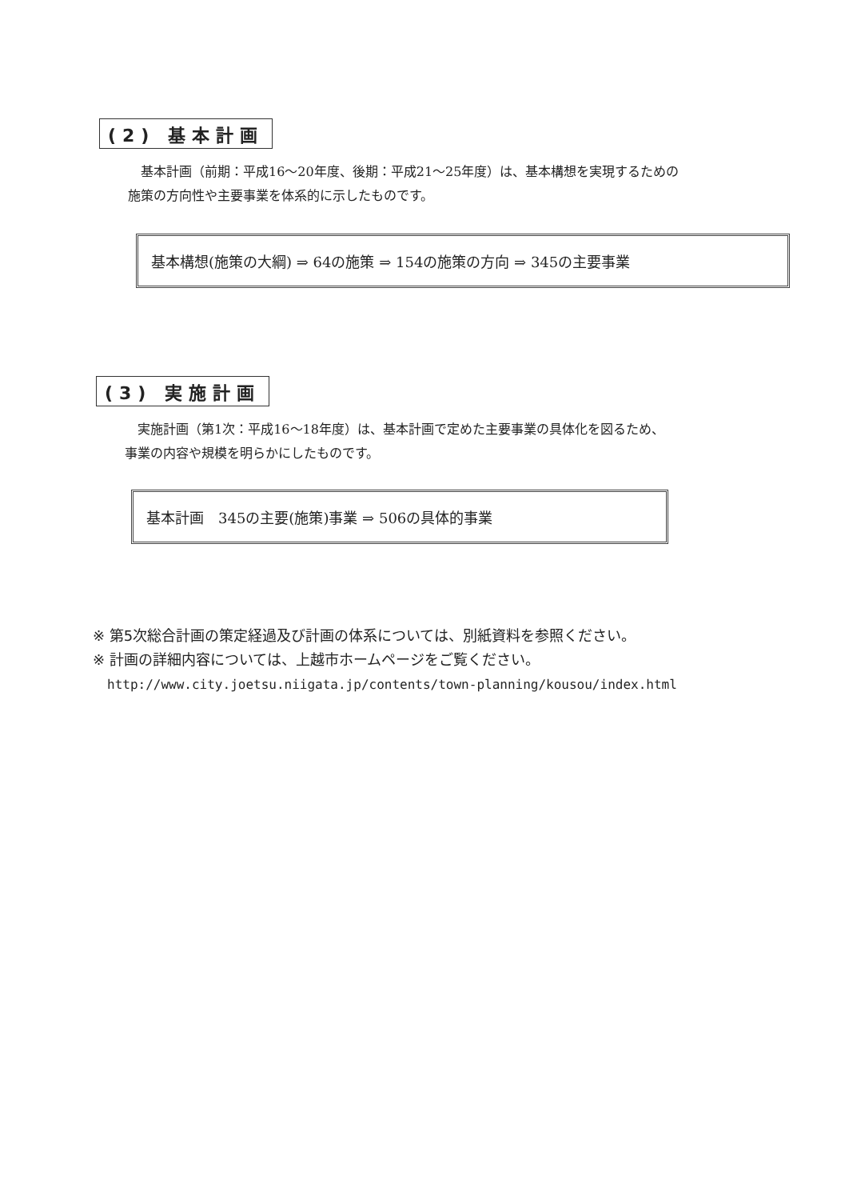(2) 基本計画
　基本計画（前期：平成16～20年度、後期：平成21～25年度）は、基本構想を実現するための
施策の方向性や主要事業を体系的に示したものです。
基本構想(施策の大綱) ⇒ 64の施策 ⇒ 154の施策の方向 ⇒ 345の主要事業
(3) 実施計画
　実施計画（第1次：平成16～18年度）は、基本計画で定めた主要事業の具体化を図るため、
事業の内容や規模を明らかにしたものです。
基本計画　345の主要(施策)事業 ⇒ 506の具体的事業
※ 第5次総合計画の策定経過及び計画の体系については、別紙資料を参照ください。
※ 計画の詳細内容については、上越市ホームページをご覧ください。
http://www.city.joetsu.niigata.jp/contents/town-planning/kousou/index.html